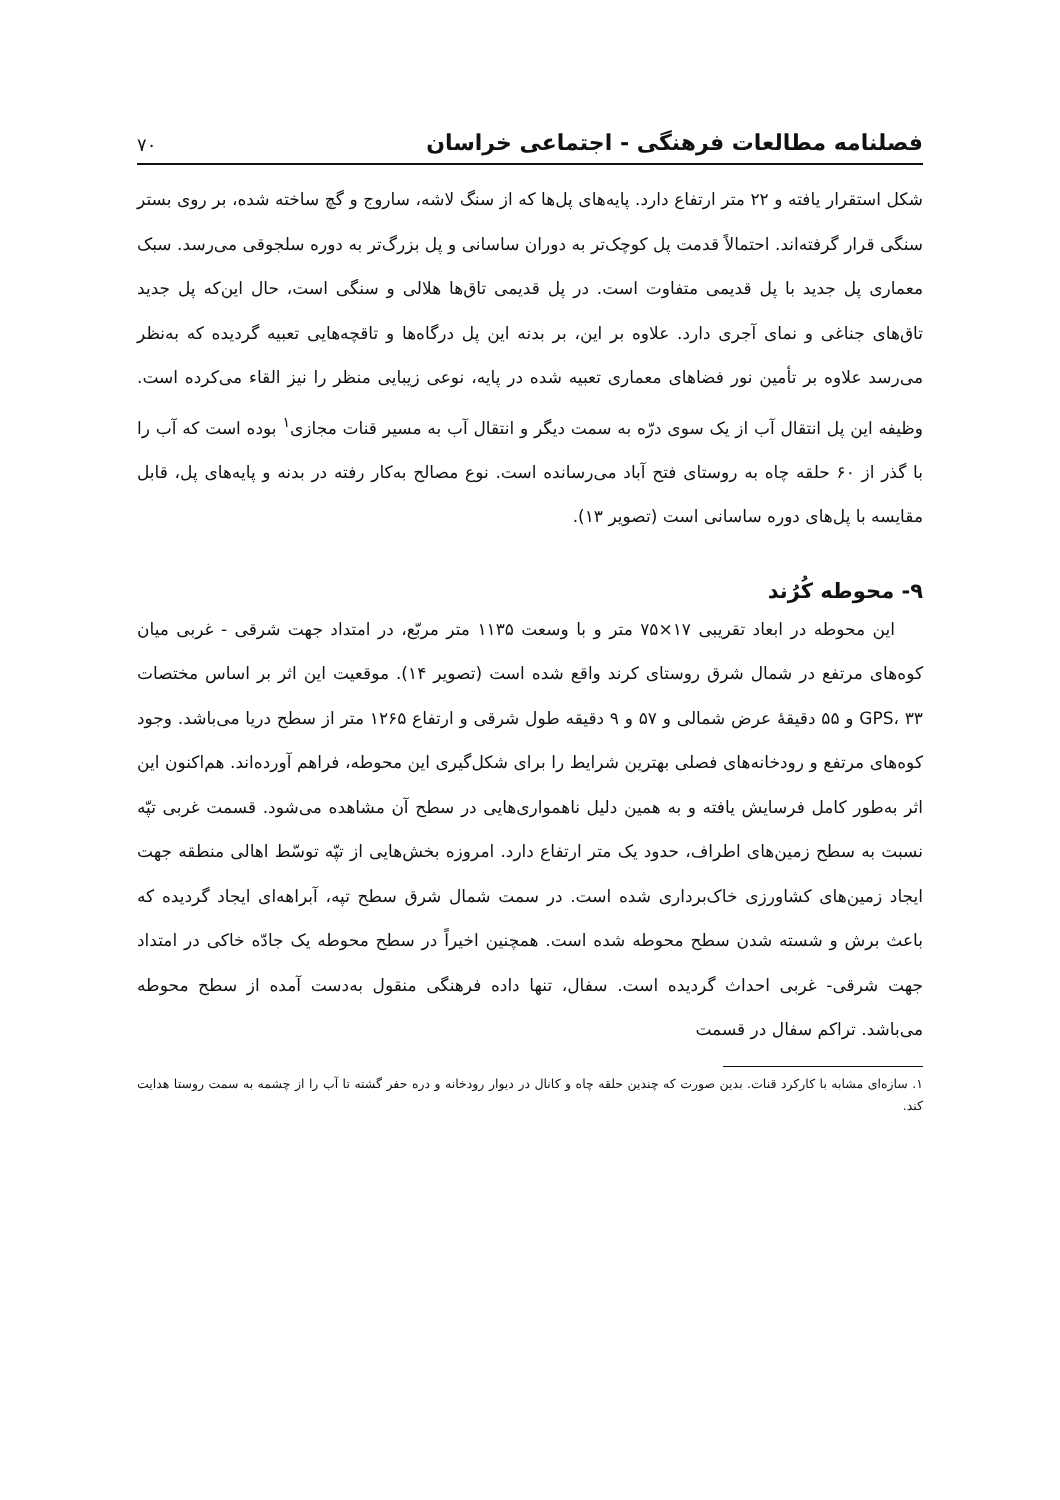فصلنامه مطالعات فرهنگی - اجتماعی خراسان ۷۰
شکل استقرار یافته و ۲۲ متر ارتفاع دارد. پایه‌های پل‌ها که از سنگ لاشه، ساروج و گچ ساخته شده، بر روی بستر سنگی قرار گرفته‌اند. احتمالاً قدمت پل کوچک‌تر به دوران ساسانی و پل بزرگ‌تر به دوره سلجوقی می‌رسد. سبک معماری پل جدید با پل قدیمی متفاوت است. در پل قدیمی تاق‌ها هلالی و سنگی است، حال این‌که پل جدید تاق‌های جناغی و نمای آجری دارد. علاوه بر این، بر بدنه این پل درگاه‌ها و تاقچه‌هایی تعبیه گردیده که به‌نظر می‌رسد علاوه بر تأمین نور فضاهای معماری تعبیه شده در پایه، نوعی زیبایی منظر را نیز القاء می‌کرده است. وظیفه این پل انتقال آب از یک سوی درّه به سمت دیگر و انتقال آب به مسیر قنات مجازی<sup>۱</sup> بوده است که آب را با گذر از ۶۰ حلقه چاه به روستای فتح آباد می‌رسانده است. نوع مصالح به‌کار رفته در بدنه و پایه‌های پل، قابل مقایسه با پل‌های دوره ساسانی است (تصویر ۱۳).
۹- محوطه کُرُند
این محوطه در ابعاد تقریبی ۱۷×۷۵ متر و با وسعت ۱۱۳۵ متر مربّع، در امتداد جهت شرقی - غربی میان کوه‌های مرتفع در شمال شرق روستای کرند واقع شده است (تصویر ۱۴). موقعیت این اثر بر اساس مختصات GPS، ۳۳ و ۵۵ دقیقهٔ عرض شمالی و ۵۷ و ۹ دقیقه طول شرقی و ارتفاع ۱۲۶۵ متر از سطح دریا می‌باشد. وجود کوه‌های مرتفع و رودخانه‌های فصلی بهترین شرایط را برای شکل‌گیری این محوطه، فراهم آورده‌اند. هم‌اکنون این اثر به‌طور کامل فرسایش یافته و به همین دلیل ناهمواری‌هایی در سطح آن مشاهده می‌شود. قسمت غربی تپّه نسبت به سطح زمین‌های اطراف، حدود یک متر ارتفاع دارد. امروزه بخش‌هایی از تپّه توسّط اهالی منطقه جهت ایجاد زمین‌های کشاورزی خاک‌برداری شده است. در سمت شمال شرق سطح تپه، آبراهه‌ای ایجاد گردیده که باعث برش و شسته شدن سطح محوطه شده است. همچنین اخیراً در سطح محوطه یک جادّه خاکی در امتداد جهت شرقی- غربی احداث گردیده است. سفال، تنها داده فرهنگی منقول به‌دست آمده از سطح محوطه می‌باشد. تراکم سفال در قسمت
۱. سازه‌ای مشابه با کارکرد قنات. بدین صورت که چندین حلقه چاه و کانال در دیوار رودخانه و دره حفر گشته تا آب را از چشمه به سمت روستا هدایت کند.